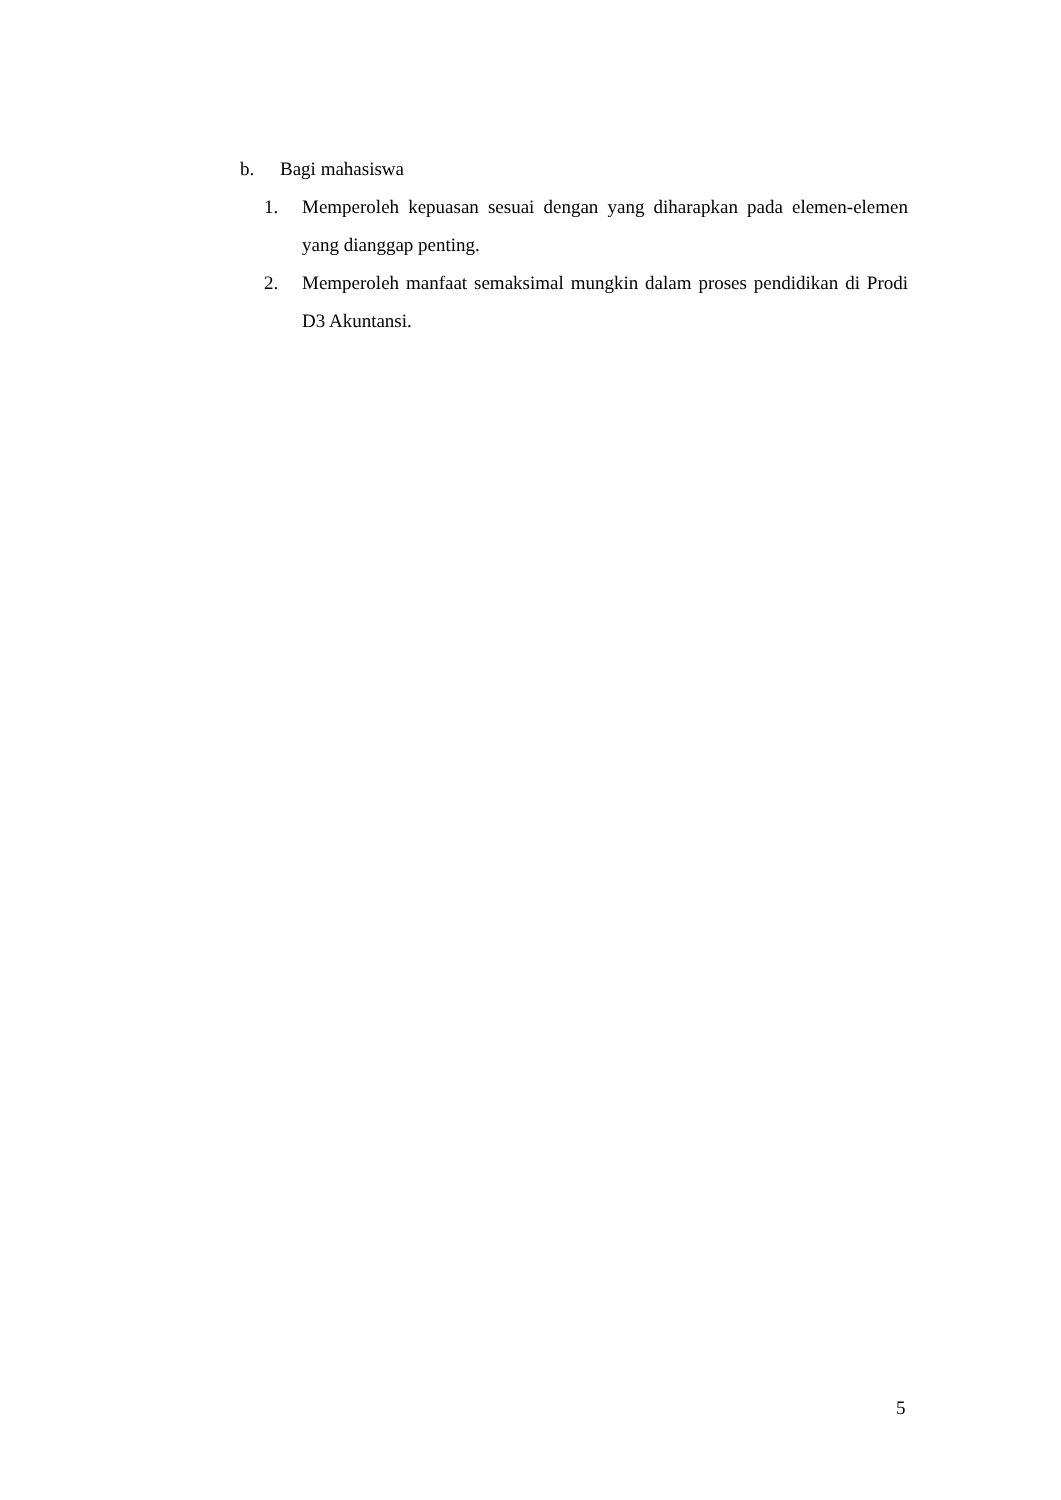b. Bagi mahasiswa
1. Memperoleh kepuasan sesuai dengan yang diharapkan pada elemen-elemen yang dianggap penting.
2. Memperoleh manfaat semaksimal mungkin dalam proses pendidikan di Prodi D3 Akuntansi.
5